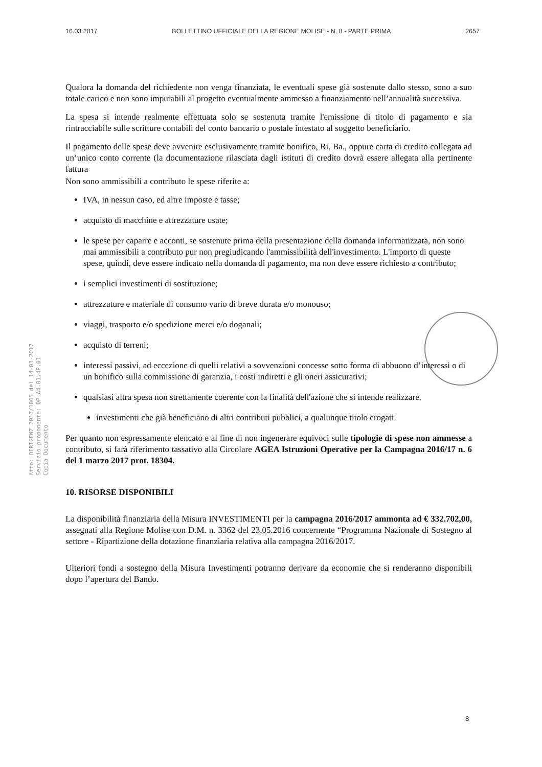16.03.2017 BOLLETTINO UFFICIALE DELLA REGIONE MOLISE - N. 8 - PARTE PRIMA 2657
Atto: DIRIGENZ 2017/1065 del 14-03-2017
Servizio proponente: DP.A4.01.4P.01
Copia Documento
Qualora la domanda del richiedente non venga finanziata, le eventuali spese già sostenute dallo stesso, sono a suo totale carico e non sono imputabili al progetto eventualmente ammesso a finanziamento nell’annualità successiva.
La spesa si intende realmente effettuata solo se sostenuta tramite l'emissione di titolo di pagamento e sia rintracciabile sulle scritture contabili del conto bancario o postale intestato al soggetto beneficiario.
Il pagamento delle spese deve avvenire esclusivamente tramite bonifico, Ri. Ba., oppure carta di credito collegata ad un’unico conto corrente (la documentazione rilasciata dagli istituti di credito dovrà essere allegata alla pertinente fattura
Non sono ammissibili a contributo le spese riferite a:
IVA, in nessun caso, ed altre imposte e tasse;
acquisto di macchine e attrezzature usate;
le spese per caparre e acconti, se sostenute prima della presentazione della domanda informatizzata, non sono mai ammissibili a contributo pur non pregiudicando l'ammissibilità dell'investimento. L'importo di queste spese, quindi, deve essere indicato nella domanda di pagamento, ma non deve essere richiesto a contributo;
i semplici investimenti di sostituzione;
attrezzature e materiale di consumo vario di breve durata e/o monouso;
viaggi, trasporto e/o spedizione merci e/o doganali;
acquisto di terreni;
interessi passivi, ad eccezione di quelli relativi a sovvenzioni concesse sotto forma di abbuono d’interessi o di un bonifico sulla commissione di garanzia, i costi indiretti e gli oneri assicurativi;
qualsiasi altra spesa non strettamente coerente con la finalità dell'azione che si intende realizzare.
investimenti che già beneficiano di altri contributi pubblici, a qualunque titolo erogati.
Per quanto non espressamente elencato e al fine di non ingenerare equivoci sulle tipologie di spese non ammesse a contributo, si farà riferimento tassativo alla Circolare AGEA Istruzioni Operative per la Campagna 2016/17 n. 6 del 1 marzo 2017 prot. 18304.
10. RISORSE DISPONIBILI
La disponibilità finanziaria della Misura INVESTIMENTI per la campagna 2016/2017 ammonta ad € 332.702,00, assegnati alla Regione Molise con D.M. n. 3362 del 23.05.2016 concernente “Programma Nazionale di Sostegno al settore - Ripartizione della dotazione finanziaria relativa alla campagna 2016/2017.
Ulteriori fondi a sostegno della Misura Investimenti potranno derivare da economie che si renderanno disponibili dopo l’apertura del Bando.
8